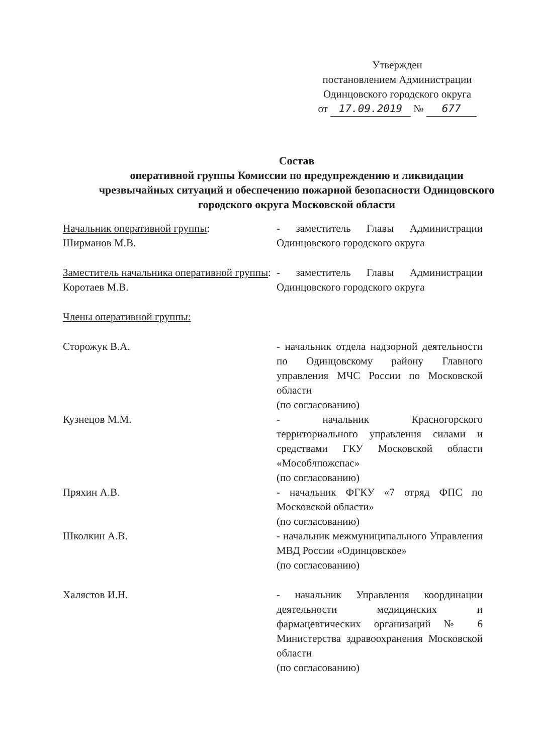Утвержден
постановлением Администрации
Одинцовского городского округа
от 17.09.2019 № 677
Состав
оперативной группы Комиссии по предупреждению и ликвидации чрезвычайных ситуаций и обеспечению пожарной безопасности Одинцовского городского округа Московской области
Начальник оперативной группы:
Ширманов М.В.
- заместитель Главы Администрации Одинцовского городского округа
Заместитель начальника оперативной группы:
Коротаев М.В.
- заместитель Главы Администрации Одинцовского городского округа
Члены оперативной группы:
Сторожук В.А. - начальник отдела надзорной деятельности по Одинцовскому району Главного управления МЧС России по Московской области
(по согласованию)
Кузнецов М.М. - начальник Красногорского территориального управления силами и средствами ГКУ Московской области «Мособлпожспас»
(по согласованию)
Пряхин А.В. - начальник ФГКУ «7 отряд ФПС по Московской области»
(по согласованию)
Школкин А.В. - начальник межмуниципального Управления МВД России «Одинцовское»
(по согласованию)
Халястов И.Н. - начальник Управления координации деятельности медицинских и фармацевтических организаций № 6 Министерства здравоохранения Московской области
(по согласованию)